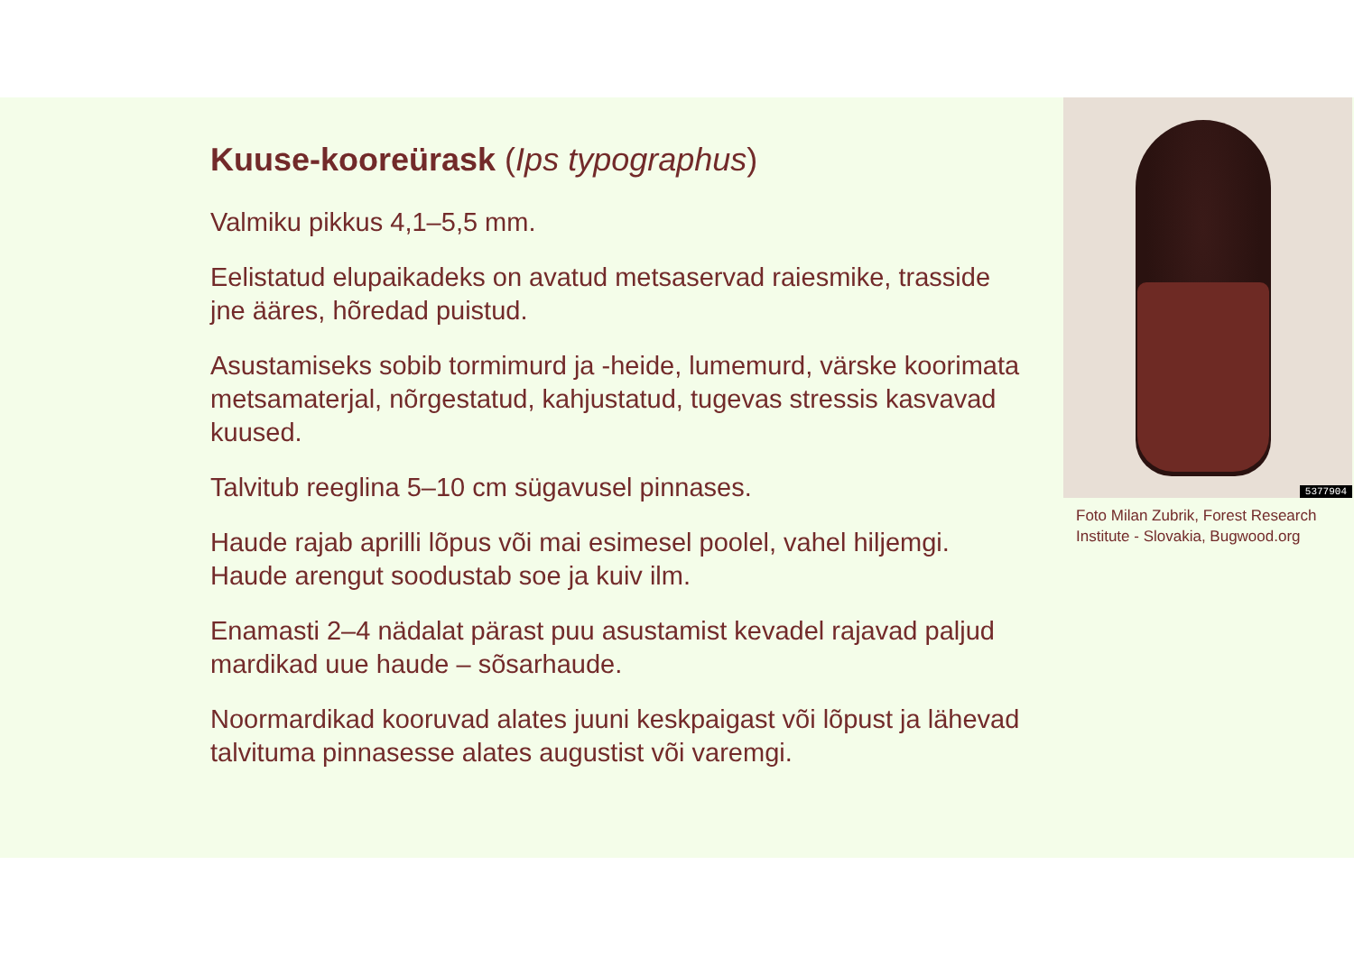Kuuse-kooreürask (Ips typographus)
Valmiku pikkus 4,1–5,5 mm.
Eelistatud elupaikadeks on avatud metsaservad raiesmike, trasside jne ääres, hõredad puistud.
Asustamiseks sobib tormimurd ja -heide, lumemurd, värske koorimata metsamaterjal, nõrgestatud, kahjustatud, tugevas stressis kasvavad kuused.
Talvitub reeglina 5–10 cm sügavusel pinnases.
Haude rajab aprilli lõpus või mai esimesel poolel, vahel hiljemgi. Haude arengut soodustab soe ja kuiv ilm.
Enamasti 2–4 nädalat pärast puu asustamist kevadel rajavad paljud mardikad uue haude – sõsarhaude.
Noormardikad kooruvad alates juuni keskpaigast või lõpust ja lähevad talvituma pinnasesse alates augustist või varemgi.
5377904
Foto Milan Zubrik, Forest Research Institute - Slovakia, Bugwood.org